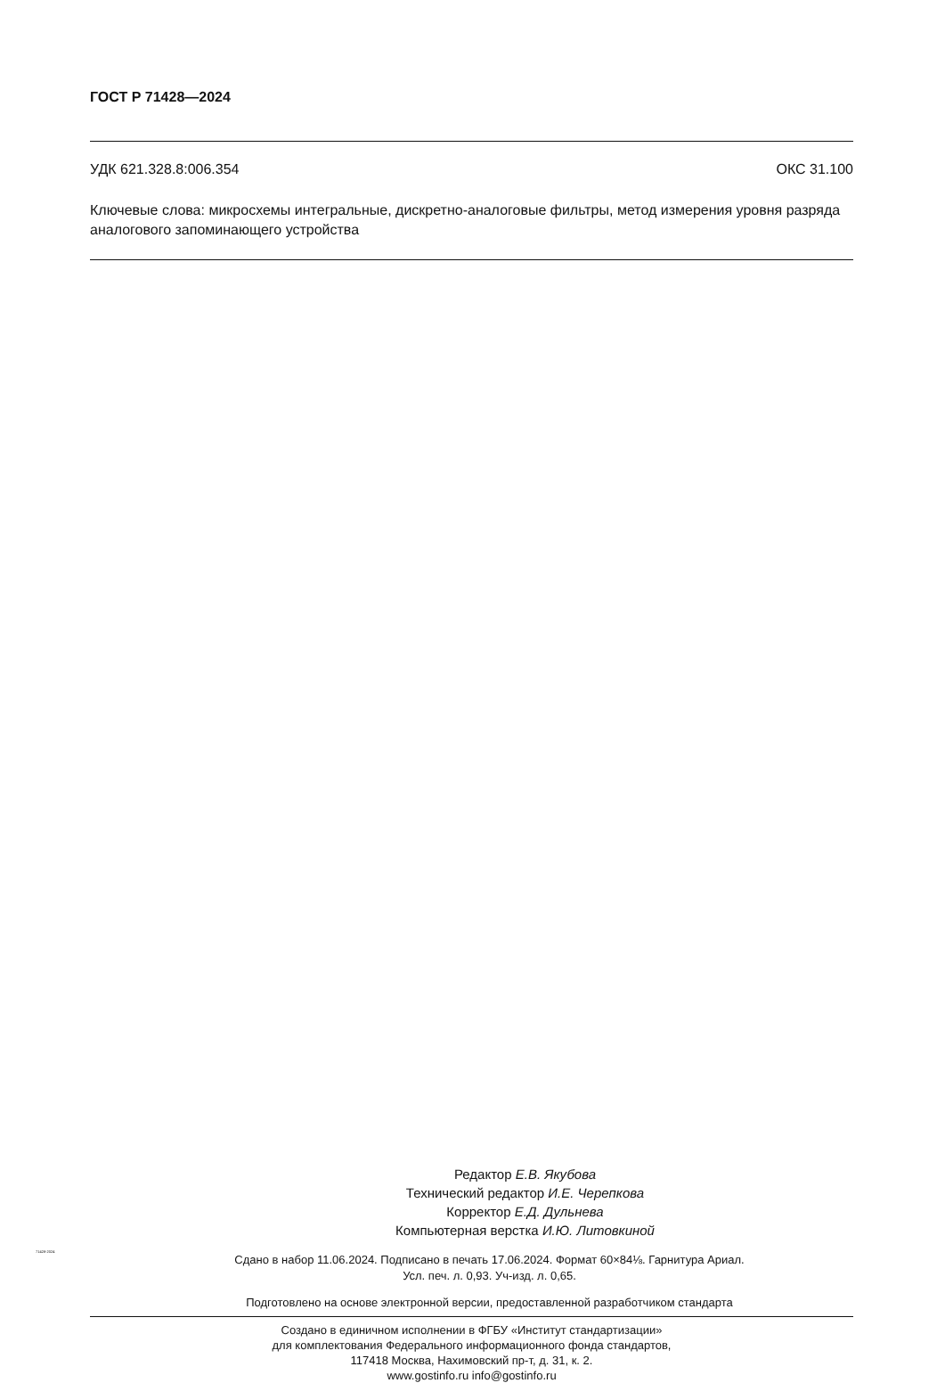ГОСТ Р 71428—2024
УДК 621.328.8:006.354 ОКС 31.100
Ключевые слова: микросхемы интегральные, дискретно-аналоговые фильтры, метод измерения уровня разряда аналогового запоминающего устройства
Редактор Е.В. Якубова
Технический редактор И.Е. Черепкова
Корректор Е.Д. Дульнева
Компьютерная верстка И.Ю. Литовкиной
Сдано в набор 11.06.2024. Подписано в печать 17.06.2024. Формат 60×84⅛. Гарнитура Ариал.
Усл. печ. л. 0,93. Уч-изд. л. 0,65.
Подготовлено на основе электронной версии, предоставленной разработчиком стандарта
Создано в единичном исполнении в ФГБУ «Институт стандартизации»
для комплектования Федерального информационного фонда стандартов,
117418 Москва, Нахимовский пр-т, д. 31, к. 2.
www.gostinfo.ru info@gostinfo.ru
71428-2024